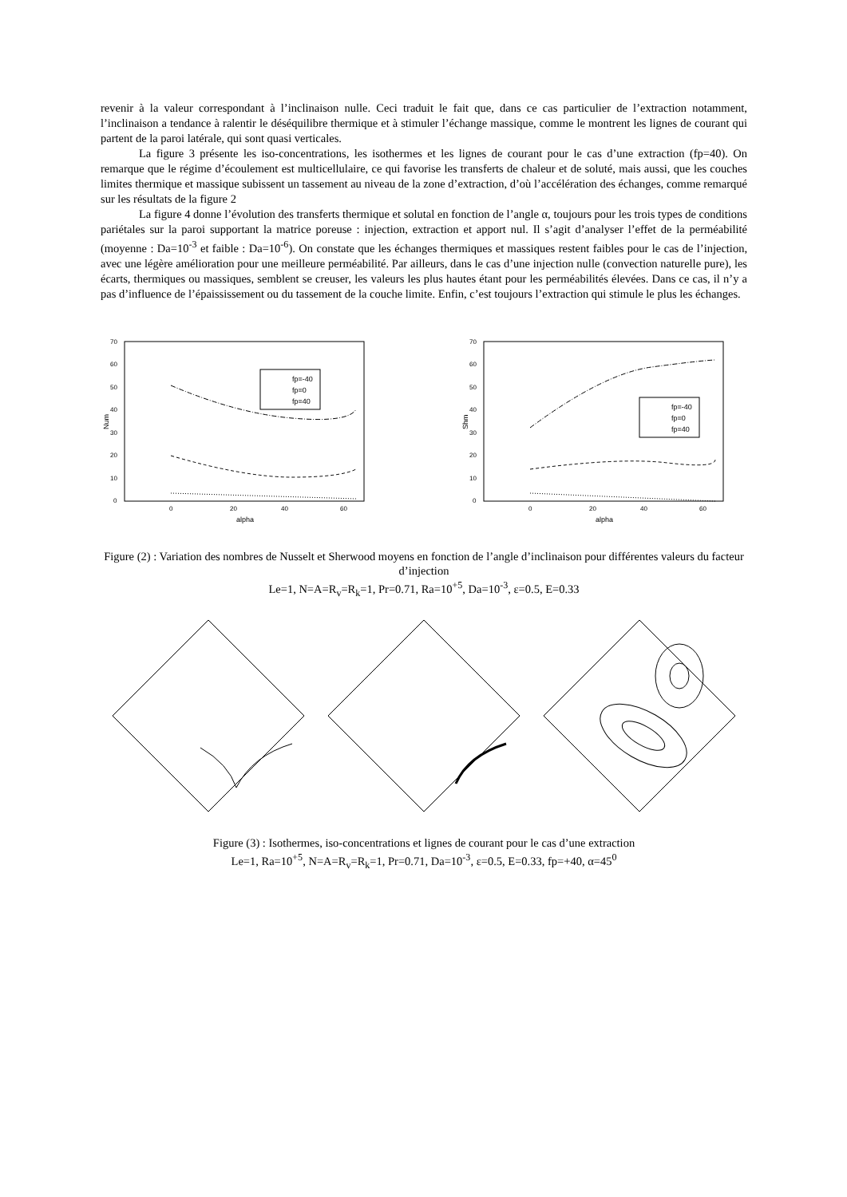revenir à la valeur correspondant à l’inclinaison nulle. Ceci traduit le fait que, dans ce cas particulier de l’extraction notamment, l’inclinaison a tendance à ralentir le déséquilibre thermique et à stimuler l’échange massique, comme le montrent les lignes de courant qui partent de la paroi latérale, qui sont quasi verticales.
La figure 3 présente les iso-concentrations, les isothermes et les lignes de courant pour le cas d’une extraction (fp=40). On remarque que le régime d’écoulement est multicellulaire, ce qui favorise les transferts de chaleur et de soluté, mais aussi, que les couches limites thermique et massique subissent un tassement au niveau de la zone d’extraction, d’où l’accélération des échanges, comme remarqué sur les résultats de la figure 2
La figure 4 donne l’évolution des transferts thermique et solutal en fonction de l’angle α, toujours pour les trois types de conditions pariétales sur la paroi supportant la matrice poreuse : injection, extraction et apport nul. Il s’agit d’analyser l’effet de la perméabilité (moyenne : Da=10<sup>-3</sup> et faible : Da=10<sup>-6</sup>). On constate que les échanges thermiques et massiques restent faibles pour le cas de l’injection, avec une légère amélioration pour une meilleure perméabilité. Par ailleurs, dans le cas d’une injection nulle (convection naturelle pure), les écarts, thermiques ou massiques, semblent se creuser, les valeurs les plus hautes étant pour les perméabilités élevées. Dans ce cas, il n’y a pas d’influence de l’épaississement ou du tassement de la couche limite. Enfin, c’est toujours l’extraction qui stimule le plus les échanges.
70
60
50
40
30
20
10
0
0
20
40
60
alpha
Num
fp=-40
fp=0
fp=40
70
60
50
40
30
20
10
0
0
20
40
60
alpha
Shm
fp=-40
fp=0
fp=40
Figure (2) : Variation des nombres de Nusselt et Sherwood moyens en fonction de l’angle d’inclinaison pour différentes valeurs du facteur d’injection
Le=1, N=A=R<sub>v</sub>=R<sub>k</sub>=1, Pr=0.71, Ra=10<sup>+5</sup>, Da=10<sup>-3</sup>, ε=0.5, E=0.33
Figure (3) : Isothermes, iso-concentrations et lignes de courant pour le cas d’une extraction
Le=1, Ra=10<sup>+5</sup>, N=A=R<sub>v</sub>=R<sub>k</sub>=1, Pr=0.71, Da=10<sup>-3</sup>, ε=0.5, E=0.33, fp=+40, α=45<sup>0</sup>